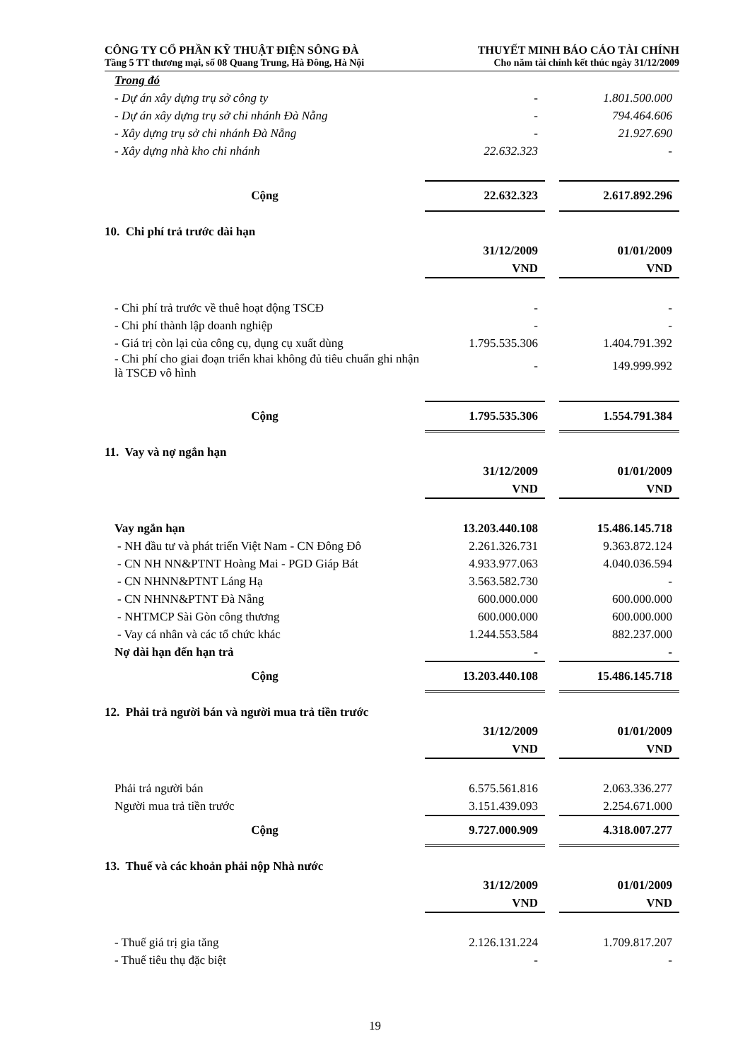CÔNG TY CỔ PHẦN KỸ THUẬT ĐIỆN SÔNG ĐÀ
Tầng 5 TT thương mại, số 08 Quang Trung, Hà Đông, Hà Nội
THUYẾT MINH BÁO CÁO TÀI CHÍNH
Cho năm tài chính kết thúc ngày 31/12/2009
| Trong đó | | | |
| - Dự án xây dựng trụ sở công ty | - | | 1.801.500.000 |
| - Dự án xây dựng trụ sở chi nhánh Đà Nẵng | - | | 794.464.606 |
| - Xây dựng trụ sở chi nhánh Đà Nẵng | - | | 21.927.690 |
| - Xây dựng nhà kho chi nhánh | 22.632.323 | | - |
| Cộng | 22.632.323 | | 2.617.892.296 |
10. Chi phí trả trước dài hạn
| | 31/12/2009 VND | | 01/01/2009 VND |
| - Chi phí trả trước về thuê hoạt động TSCĐ | - | | - |
| - Chi phí thành lập doanh nghiệp | - | | - |
| - Giá trị còn lại của công cụ, dụng cụ xuất dùng | 1.795.535.306 | | 1.404.791.392 |
| - Chi phí cho giai đoạn triển khai không đủ tiêu chuẩn ghi nhận là TSCĐ vô hình | - | | 149.999.992 |
| Cộng | 1.795.535.306 | | 1.554.791.384 |
11. Vay và nợ ngắn hạn
| | 31/12/2009 VND | | 01/01/2009 VND |
| Vay ngắn hạn | 13.203.440.108 | | 15.486.145.718 |
| - NH đầu tư và phát triển Việt Nam - CN Đông Đô | 2.261.326.731 | | 9.363.872.124 |
| - CN NH NN&PTNT Hoàng Mai - PGD Giáp Bát | 4.933.977.063 | | 4.040.036.594 |
| - CN NHNN&PTNT Láng Hạ | 3.563.582.730 | | - |
| - CN NHNN&PTNT Đà Nẵng | 600.000.000 | | 600.000.000 |
| - NHTMCP Sài Gòn công thương | 600.000.000 | | 600.000.000 |
| - Vay cá nhân và các tổ chức khác | 1.244.553.584 | | 882.237.000 |
| Nợ dài hạn đến hạn trả | - | | - |
| Cộng | 13.203.440.108 | | 15.486.145.718 |
12. Phải trả người bán và người mua trả tiền trước
| | 31/12/2009 VND | | 01/01/2009 VND |
| Phải trả người bán | 6.575.561.816 | | 2.063.336.277 |
| Người mua trả tiền trước | 3.151.439.093 | | 2.254.671.000 |
| Cộng | 9.727.000.909 | | 4.318.007.277 |
13. Thuế và các khoản phải nộp Nhà nước
| | 31/12/2009 VND | | 01/01/2009 VND |
| - Thuế giá trị gia tăng | 2.126.131.224 | | 1.709.817.207 |
| - Thuế tiêu thụ đặc biệt | - | | - |
19